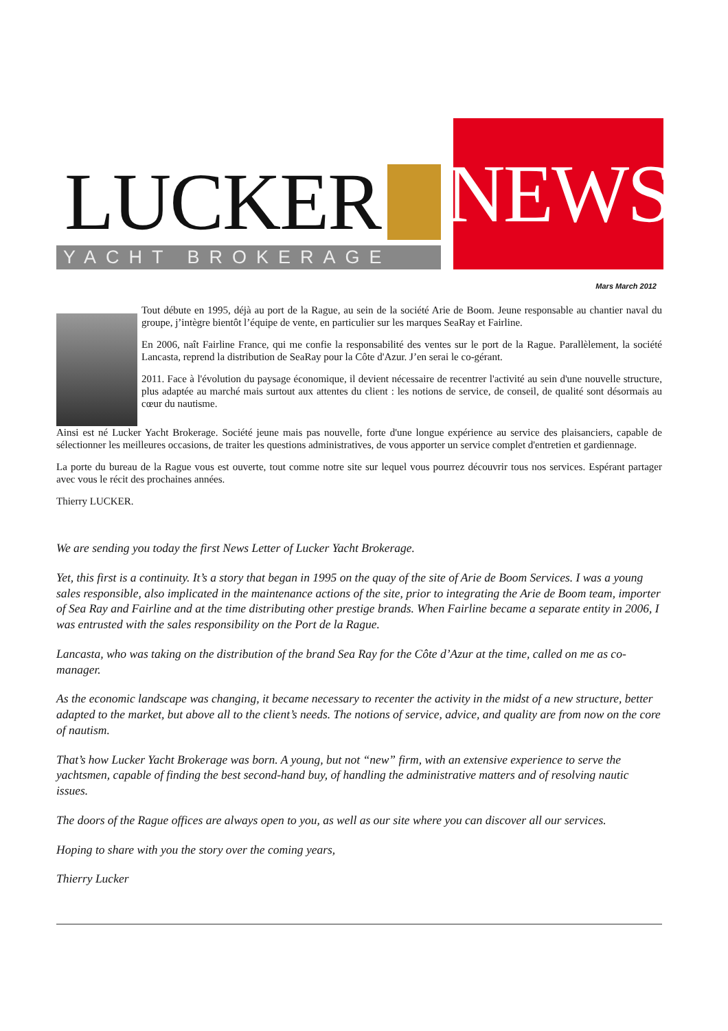LUCKER
YACHT BROKERAGE
NEWS
Mars March 2012
Tout débute en 1995, déjà au port de la Rague, au sein de la société Arie de Boom. Jeune responsable au chantier naval du groupe, j’intègre bientôt l’équipe de vente, en particulier sur les marques SeaRay et Fairline.
En 2006, naît Fairline France, qui me confie la responsabilité des ventes sur le port de la Rague. Parallèlement, la société Lancasta, reprend la distribution de SeaRay pour la Côte d'Azur. J’en serai le co-gérant.
2011. Face à l'évolution du paysage économique, il devient nécessaire de recentrer l'activité au sein d'une nouvelle structure, plus adaptée au marché mais surtout aux attentes du client : les notions de service, de conseil, de qualité sont désormais au cœur du nautisme.
Ainsi est né Lucker Yacht Brokerage. Société jeune mais pas nouvelle, forte d'une longue expérience au service des plaisanciers, capable de sélectionner les meilleures occasions, de traiter les questions administratives, de vous apporter un service complet d'entretien et gardiennage.
La porte du bureau de la Rague vous est ouverte, tout comme notre site sur lequel vous pourrez découvrir tous nos services. Espérant partager avec vous le récit des prochaines années.
Thierry LUCKER.
We are sending you today the first News Letter of Lucker Yacht Brokerage.
Yet, this first is a continuity. It’s a story that began in 1995 on the quay of the site of Arie de Boom Services. I was a young sales responsible, also implicated in the maintenance actions of the site, prior to integrating the Arie de Boom team, importer of Sea Ray and Fairline and at the time distributing other prestige brands. When Fairline became a separate entity in 2006, I was entrusted with the sales responsibility on the Port de la Rague.
Lancasta, who was taking on the distribution of the brand Sea Ray for the Côte d’Azur at the time, called on me as co-manager.
As the economic landscape was changing, it became necessary to recenter the activity in the midst of a new structure, better adapted to the market, but above all to the client’s needs. The notions of service, advice, and quality are from now on the core of nautism.
That’s how Lucker Yacht Brokerage was born. A young, but not “new” firm, with an extensive experience to serve the yachtsmen, capable of finding the best second-hand buy, of handling the administrative matters and of resolving nautic issues.
The doors of the Rague offices are always open to you, as well as our site where you can discover all our services.
Hoping to share with you the story over the coming years,
Thierry Lucker